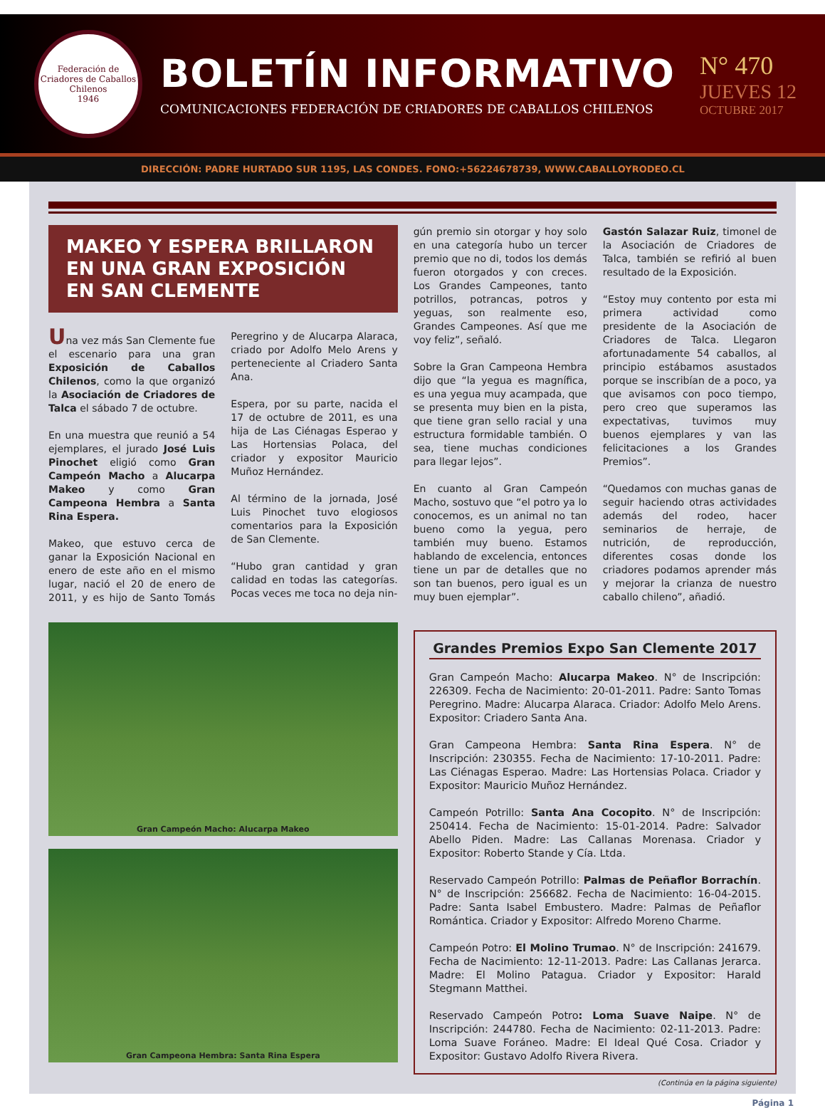Federación de Criadores de Caballos Chilenos
1946
BOLETÍN INFORMATIVO
COMUNICACIONES FEDERACIÓN DE CRIADORES DE CABALLOS CHILENOS
N° 470
JUEVES 12
OCTUBRE 2017
DIRECCIÓN: PADRE HURTADO SUR 1195, LAS CONDES. FONO:+56224678739, WWW.CABALLOYRODEO.CL
MAKEO Y ESPERA BRILLARON
EN UNA GRAN EXPOSICIÓN
EN SAN CLEMENTE
Una vez más San Clemente fue el escenario para una gran Exposición de Caballos Chilenos, como la que organizó la Asociación de Criadores de Talca el sábado 7 de octubre.
En una muestra que reunió a 54 ejemplares, el jurado José Luis Pinochet eligió como Gran Campeón Macho a Alucarpa Makeo y como Gran Campeona Hembra a Santa Rina Espera.
Makeo, que estuvo cerca de ganar la Exposición Nacional en enero de este año en el mismo lugar, nació el 20 de enero de 2011, y es hijo de Santo Tomás Peregrino y de Alucarpa Alaraca, criado por Adolfo Melo Arens y perteneciente al Criadero Santa Ana.
Espera, por su parte, nacida el 17 de octubre de 2011, es una hija de Las Ciénagas Esperao y Las Hortensias Polaca, del criador y expositor Mauricio Muñoz Hernández.
Al término de la jornada, José Luis Pinochet tuvo elogiosos comentarios para la Exposición de San Clemente.
“Hubo gran cantidad y gran calidad en todas las categorías. Pocas veces me toca no deja nin-
Gran Campeón Macho: Alucarpa Makeo
Gran Campeona Hembra: Santa Rina Espera
gún premio sin otorgar y hoy solo en una categoría hubo un tercer premio que no di, todos los demás fueron otorgados y con creces. Los Grandes Campeones, tanto potrillos, potrancas, potros y yeguas, son realmente eso, Grandes Campeones. Así que me voy feliz”, señaló.
Sobre la Gran Campeona Hembra dijo que “la yegua es magnífica, es una yegua muy acampada, que se presenta muy bien en la pista, que tiene gran sello racial y una estructura formidable también. O sea, tiene muchas condiciones para llegar lejos”.
En cuanto al Gran Campeón Macho, sostuvo que “el potro ya lo conocemos, es un animal no tan bueno como la yegua, pero también muy bueno. Estamos hablando de excelencia, entonces tiene un par de detalles que no son tan buenos, pero igual es un muy buen ejemplar”.
Gastón Salazar Ruiz, timonel de la Asociación de Criadores de Talca, también se refirió al buen resultado de la Exposición.
“Estoy muy contento por esta mi primera actividad como presidente de la Asociación de Criadores de Talca. Llegaron afortunadamente 54 caballos, al principio estábamos asustados porque se inscribían de a poco, ya que avisamos con poco tiempo, pero creo que superamos las expectativas, tuvimos muy buenos ejemplares y van las felicitaciones a los Grandes Premios”.
“Quedamos con muchas ganas de seguir haciendo otras actividades además del rodeo, hacer seminarios de herraje, de nutrición, de reproducción, diferentes cosas donde los criadores podamos aprender más y mejorar la crianza de nuestro caballo chileno”, añadió.
Grandes Premios Expo San Clemente 2017
Gran Campeón Macho: Alucarpa Makeo. N° de Inscripción: 226309. Fecha de Nacimiento: 20-01-2011. Padre: Santo Tomas Peregrino. Madre: Alucarpa Alaraca. Criador: Adolfo Melo Arens. Expositor: Criadero Santa Ana.
Gran Campeona Hembra: Santa Rina Espera. N° de Inscripción: 230355. Fecha de Nacimiento: 17-10-2011. Padre: Las Ciénagas Esperao. Madre: Las Hortensias Polaca. Criador y Expositor: Mauricio Muñoz Hernández.
Campeón Potrillo: Santa Ana Cocopito. N° de Inscripción: 250414. Fecha de Nacimiento: 15-01-2014. Padre: Salvador Abello Piden. Madre: Las Callanas Morenasa. Criador y Expositor: Roberto Stande y Cía. Ltda.
Reservado Campeón Potrillo: Palmas de Peñaflor Borrachín. N° de Inscripción: 256682. Fecha de Nacimiento: 16-04-2015. Padre: Santa Isabel Embustero. Madre: Palmas de Peñaflor Romántica. Criador y Expositor: Alfredo Moreno Charme.
Campeón Potro: El Molino Trumao. N° de Inscripción: 241679. Fecha de Nacimiento: 12-11-2013. Padre: Las Callanas Jerarca. Madre: El Molino Patagua. Criador y Expositor: Harald Stegmann Matthei.
Reservado Campeón Potro: Loma Suave Naipe. N° de Inscripción: 244780. Fecha de Nacimiento: 02-11-2013. Padre: Loma Suave Foráneo. Madre: El Ideal Qué Cosa. Criador y Expositor: Gustavo Adolfo Rivera Rivera.
(Continúa en la página siguiente)
Página 1